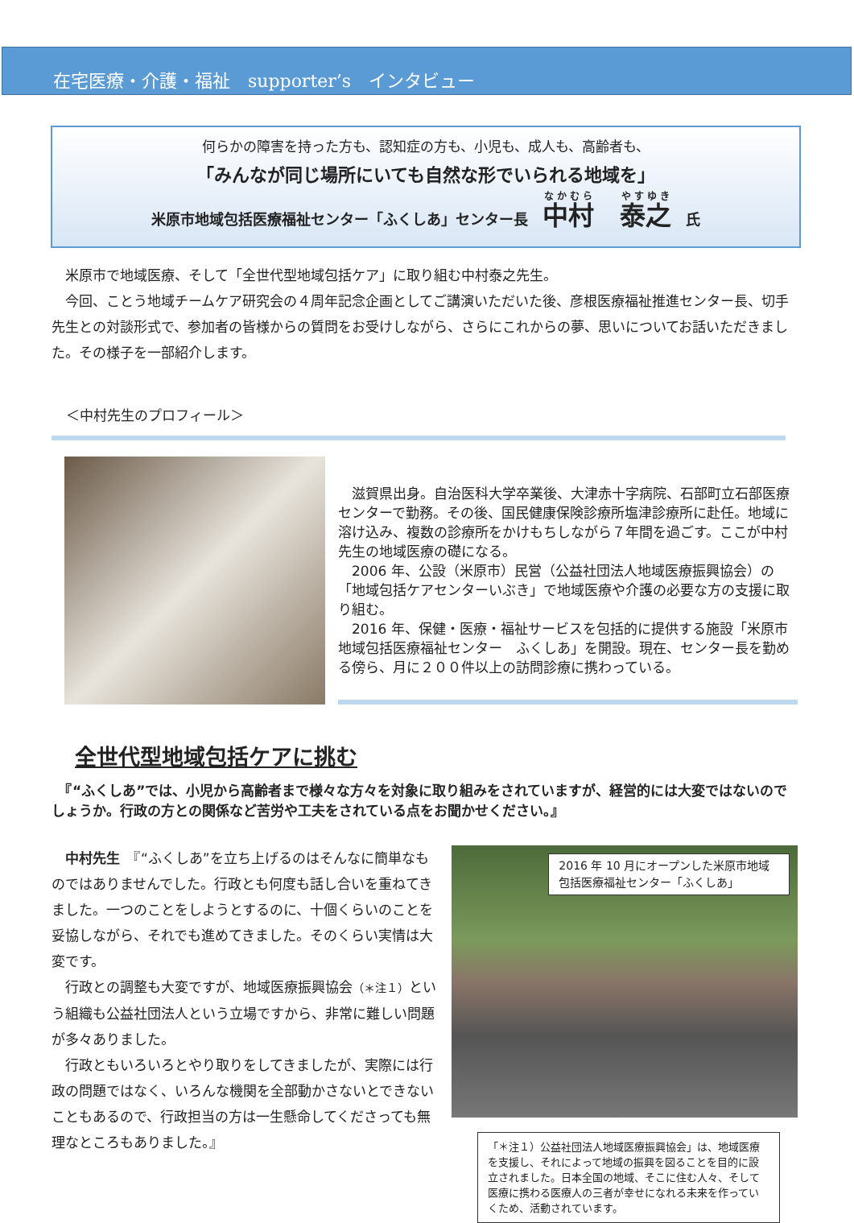在宅医療・介護・福祉　supporter’s　インタビュー
何らかの障害を持った方も、認知症の方も、小児も、成人も、高齢者も、
「みんなが同じ場所にいても自然な形でいられる地域を」
米原市地域包括医療福祉センター「ふくしあ」センター長　中村　泰之　氏
　米原市で地域医療、そして「全世代型地域包括ケア」に取り組む中村泰之先生。
　今回、ことう地域チームケア研究会の４周年記念企画としてご講演いただいた後、彦根医療福祉推進センター長、切手先生との対談形式で、参加者の皆様からの質問をお受けしながら、さらにこれからの夢、思いについてお話いただきました。その様子を一部紹介します。
＜中村先生のプロフィール＞
　滋賀県出身。自治医科大学卒業後、大津赤十字病院、石部町立石部医療センターで勤務。その後、国民健康保険診療所塩津診療所に赴任。地域に溶け込み、複数の診療所をかけもちしながら７年間を過ごす。ここが中村先生の地域医療の礎になる。
　2006 年、公設（米原市）民営（公益社団法人地域医療振興協会）の「地域包括ケアセンターいぶき」で地域医療や介護の必要な方の支援に取り組む。
　2016 年、保健・医療・福祉サービスを包括的に提供する施設「米原市地域包括医療福祉センター　ふくしあ」を開設。現在、センター長を勤める傍ら、月に２００件以上の訪問診療に携わっている。
全世代型地域包括ケアに挑む
　『“ふくしあ”では、小児から高齢者まで様々な方々を対象に取り組みをされていますが、経営的には大変ではないのでしょうか。行政の方との関係など苦労や工夫をされている点をお聞かせください。』
　中村先生　『“ふくしあ”を立ち上げるのはそんなに簡単なものではありませんでした。行政とも何度も話し合いを重ねてきました。一つのことをしようとするのに、十個くらいのことを妥協しながら、それでも進めてきました。そのくらい実情は大変です。
　行政との調整も大変ですが、地域医療振興協会（＊注１）という組織も公益社団法人という立場ですから、非常に難しい問題が多々ありました。
　行政ともいろいろとやり取りをしてきましたが、実際には行政の問題ではなく、いろんな機関を全部動かさないとできないこともあるので、行政担当の方は一生懸命してくださっても無理なところもありました。』
2016 年 10 月にオープンした米原市地域包括医療福祉センター「ふくしあ」
「＊注１）公益社団法人地域医療振興協会」は、地域医療を支援し、それによって地域の振興を図ることを目的に設立されました。日本全国の地域、そこに住む人々、そして医療に携わる医療人の三者が幸せになれる未来を作っていくため、活動されています。